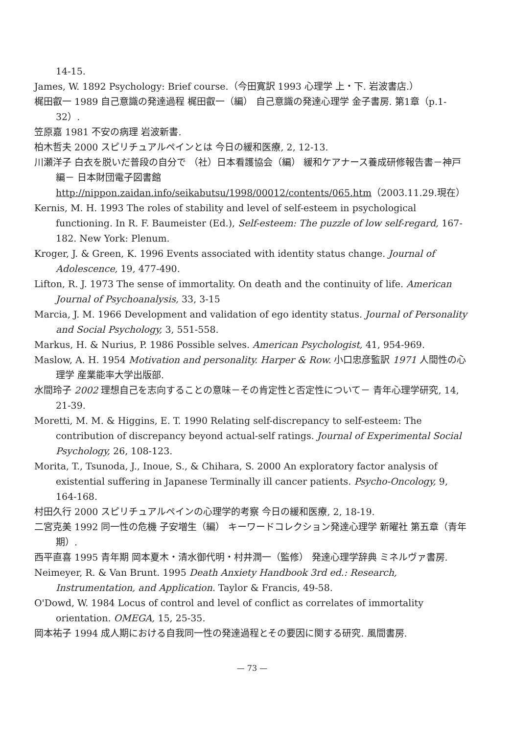14-15.
James, W. 1892 Psychology: Brief course.（今田寛訳 1993 心理学 上・下. 岩波書店.）
梶田叡一 1989 自己意識の発達過程 梶田叡一（編） 自己意識の発達心理学 金子書房. 第1章（p.1-32）.
笠原嘉 1981 不安の病理 岩波新書.
柏木哲夫 2000 スピリチュアルペインとは 今日の緩和医療, 2, 12-13.
川瀬洋子 白衣を脱いだ普段の自分で （社）日本看護協会（編） 緩和ケアナース養成研修報告書－神戸編－ 日本財団電子図書館 http://nippon.zaidan.info/seikabutsu/1998/00012/contents/065.htm（2003.11.29.現在）
Kernis, M. H. 1993 The roles of stability and level of self-esteem in psychological functioning. In R. F. Baumeister (Ed.), Self-esteem: The puzzle of low self-regard, 167-182. New York: Plenum.
Kroger, J. & Green, K. 1996 Events associated with identity status change. Journal of Adolescence, 19, 477-490.
Lifton, R. J. 1973 The sense of immortality. On death and the continuity of life. American Journal of Psychoanalysis, 33, 3-15
Marcia, J. M. 1966 Development and validation of ego identity status. Journal of Personality and Social Psychology, 3, 551-558.
Markus, H. & Nurius, P. 1986 Possible selves. American Psychologist, 41, 954-969.
Maslow, A. H. 1954 Motivation and personality. Harper & Row. 小口忠彦監訳 1971 人間性の心理学 産業能率大学出版部.
水間玲子 2002 理想自己を志向することの意味－その肯定性と否定性について－ 青年心理学研究, 14, 21-39.
Moretti, M. M. & Higgins, E. T. 1990 Relating self-discrepancy to self-esteem: The contribution of discrepancy beyond actual-self ratings. Journal of Experimental Social Psychology, 26, 108-123.
Morita, T., Tsunoda, J., Inoue, S., & Chihara, S. 2000 An exploratory factor analysis of existential suffering in Japanese Terminally ill cancer patients. Psycho-Oncology, 9, 164-168.
村田久行 2000 スピリチュアルペインの心理学的考察 今日の緩和医療, 2, 18-19.
二宮克美 1992 同一性の危機 子安増生（編） キーワードコレクション発達心理学 新曜社 第五章（青年期）.
西平直喜 1995 青年期 岡本夏木・清水御代明・村井潤一（監修） 発達心理学辞典 ミネルヴァ書房.
Neimeyer, R. & Van Brunt. 1995 Death Anxiety Handbook 3rd ed.: Research, Instrumentation, and Application. Taylor & Francis, 49-58.
O'Dowd, W. 1984 Locus of control and level of conflict as correlates of immortality orientation. OMEGA, 15, 25-35.
岡本祐子 1994 成人期における自我同一性の発達過程とその要因に関する研究. 風間書房.
— 73 —